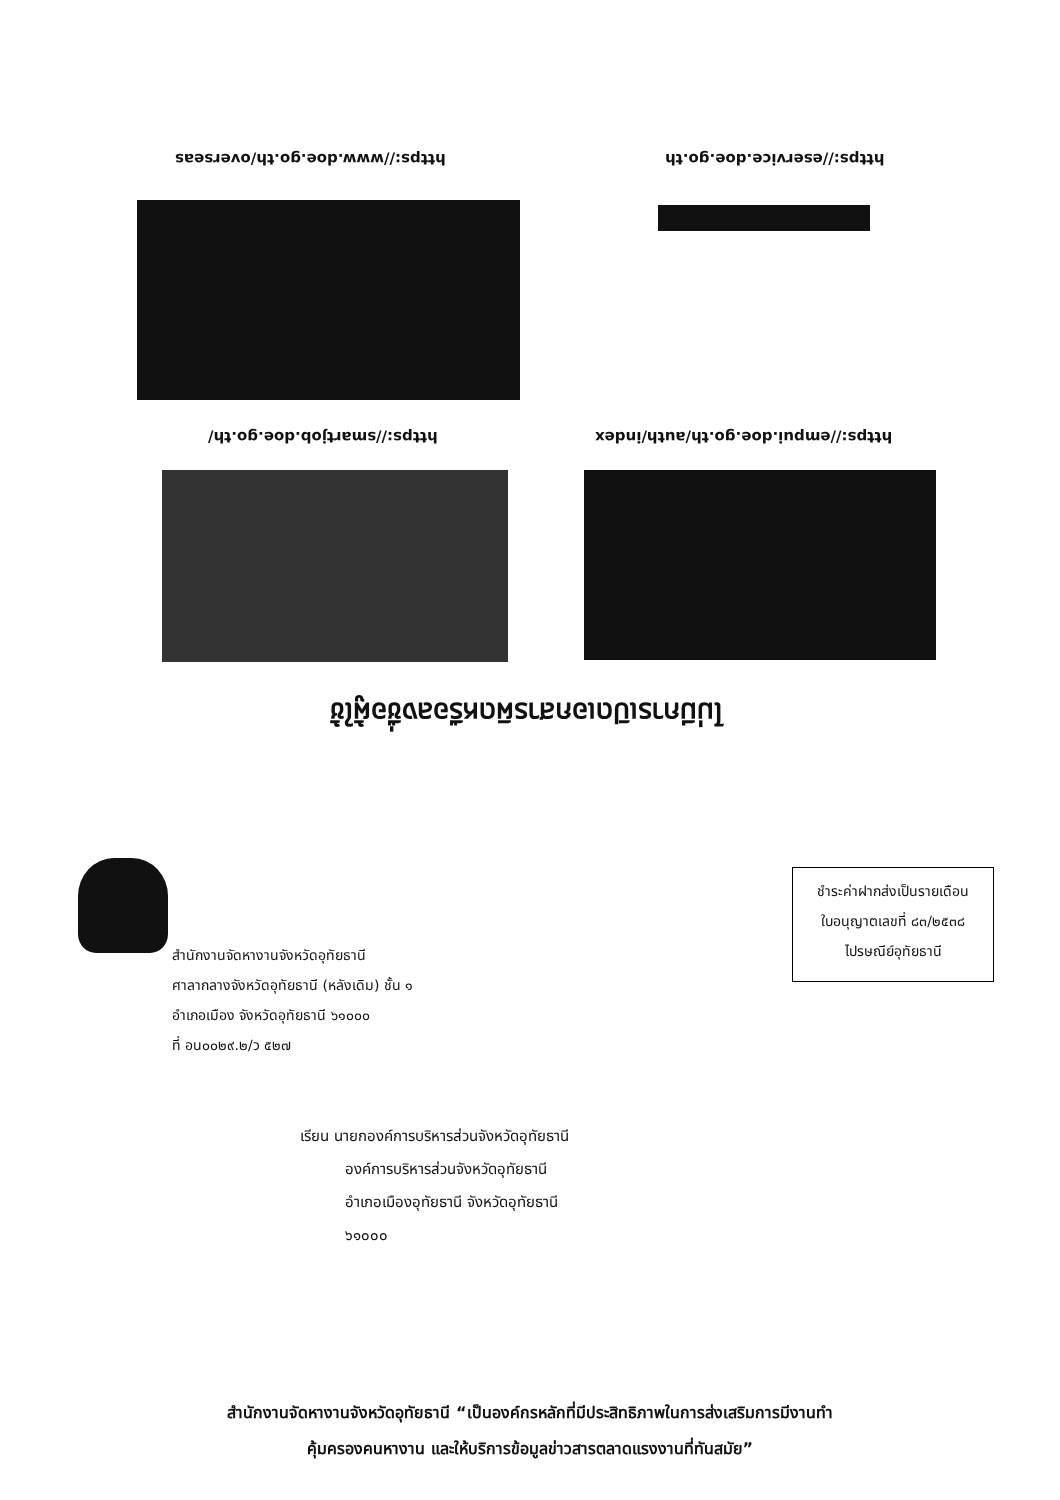https://www.doe.go.th/overseas https://eservice.doe.go.th
https://smartjob.doe.go.th/
https://empui.doe.go.th/auth/index
ไม่มีการเปิดเอกสารผิดหรือลงชื่อผู้ใช้
ชำระค่าฝากส่งเป็นรายเดือน
ใบอนุญาตเลขที่ ๘๓/๒๕๓๘
ไปรษณีย์อุทัยธานี
สำนักงานจัดหางานจังหวัดอุทัยธานี
ศาลากลางจังหวัดอุทัยธานี (หลังเดิม) ชั้น ๑
อำเภอเมือง จังหวัดอุทัยธานี ๖๑๐๐๐
ที่ อน๐๐๒๙.๒/ว ๕๒๗
เรียน นายกองค์การบริหารส่วนจังหวัดอุทัยธานี
องค์การบริหารส่วนจังหวัดอุทัยธานี
อำเภอเมืองอุทัยธานี จังหวัดอุทัยธานี
๖๑๐๐๐
สำนักงานจัดหางานจังหวัดอุทัยธานี “เป็นองค์กรหลักที่มีประสิทธิภาพในการส่งเสริมการมีงานทำ
คุ้มครองคนหางาน และให้บริการข้อมูลข่าวสารตลาดแรงงานที่ทันสมัย”